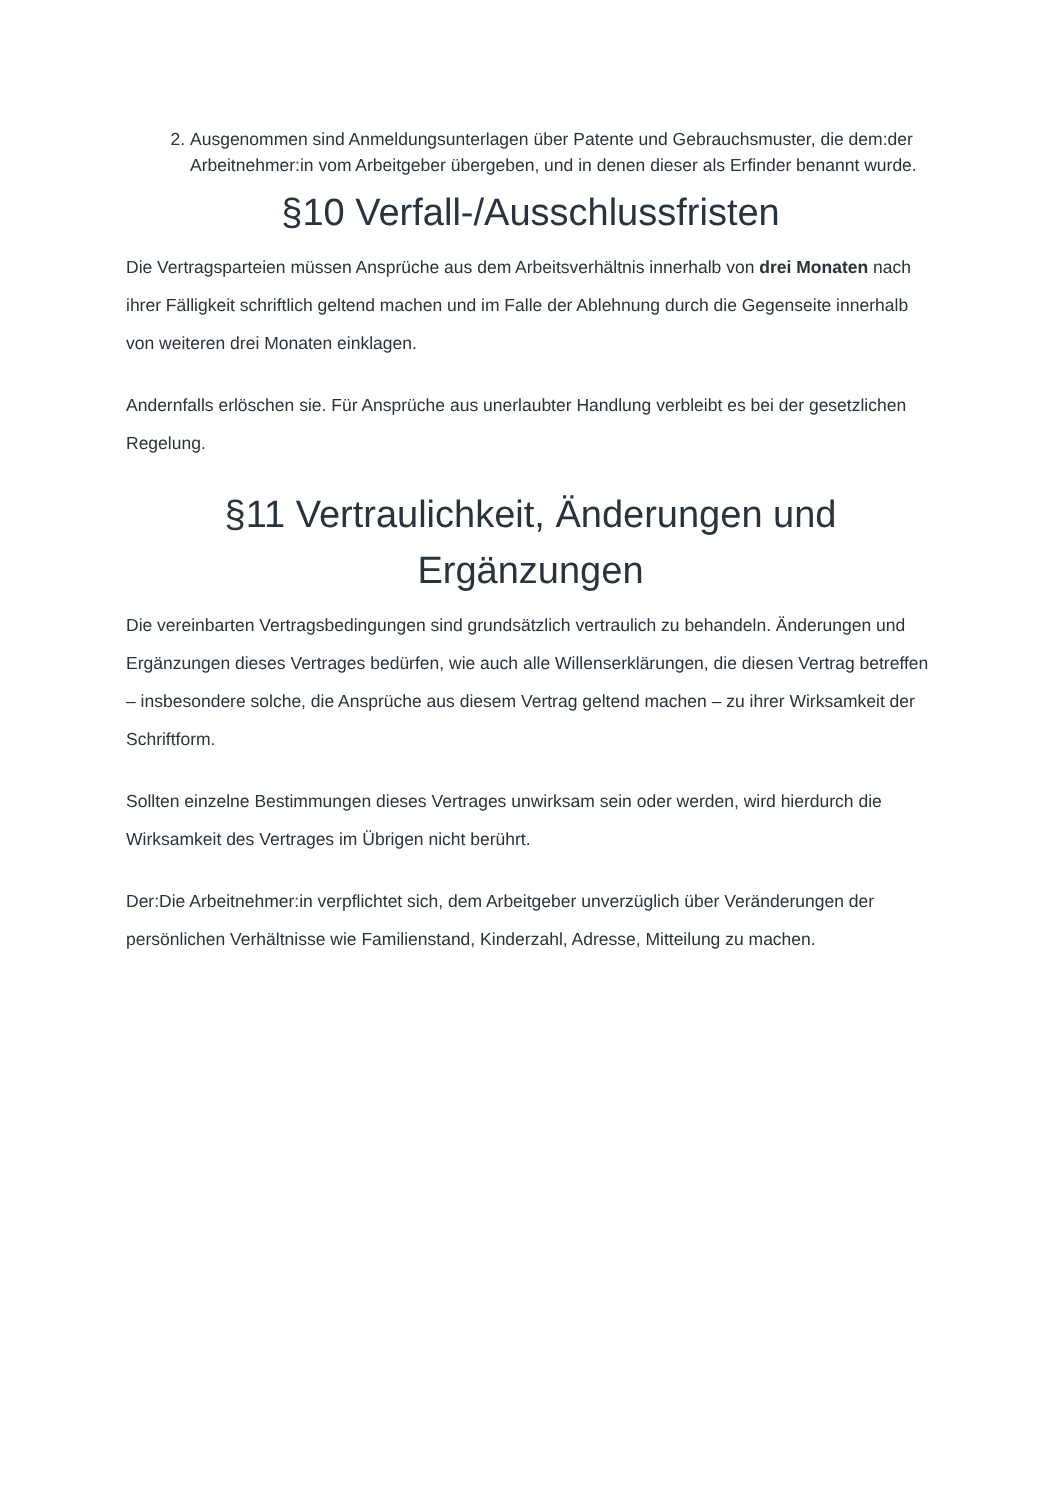2. Ausgenommen sind Anmeldungsunterlagen über Patente und Gebrauchsmuster, die dem:der Arbeitnehmer:in vom Arbeitgeber übergeben, und in denen dieser als Erfinder benannt wurde.
§10 Verfall-/Ausschlussfristen
Die Vertragsparteien müssen Ansprüche aus dem Arbeitsverhältnis innerhalb von drei Monaten nach ihrer Fälligkeit schriftlich geltend machen und im Falle der Ablehnung durch die Gegenseite innerhalb von weiteren drei Monaten einklagen.
Andernfalls erlöschen sie. Für Ansprüche aus unerlaubter Handlung verbleibt es bei der gesetzlichen Regelung.
§11 Vertraulichkeit, Änderungen und Ergänzungen
Die vereinbarten Vertragsbedingungen sind grundsätzlich vertraulich zu behandeln. Änderungen und Ergänzungen dieses Vertrages bedürfen, wie auch alle Willenserklärungen, die diesen Vertrag betreffen – insbesondere solche, die Ansprüche aus diesem Vertrag geltend machen – zu ihrer Wirksamkeit der Schriftform.
Sollten einzelne Bestimmungen dieses Vertrages unwirksam sein oder werden, wird hierdurch die Wirksamkeit des Vertrages im Übrigen nicht berührt.
Der:Die Arbeitnehmer:in verpflichtet sich, dem Arbeitgeber unverzüglich über Veränderungen der persönlichen Verhältnisse wie Familienstand, Kinderzahl, Adresse, Mitteilung zu machen.